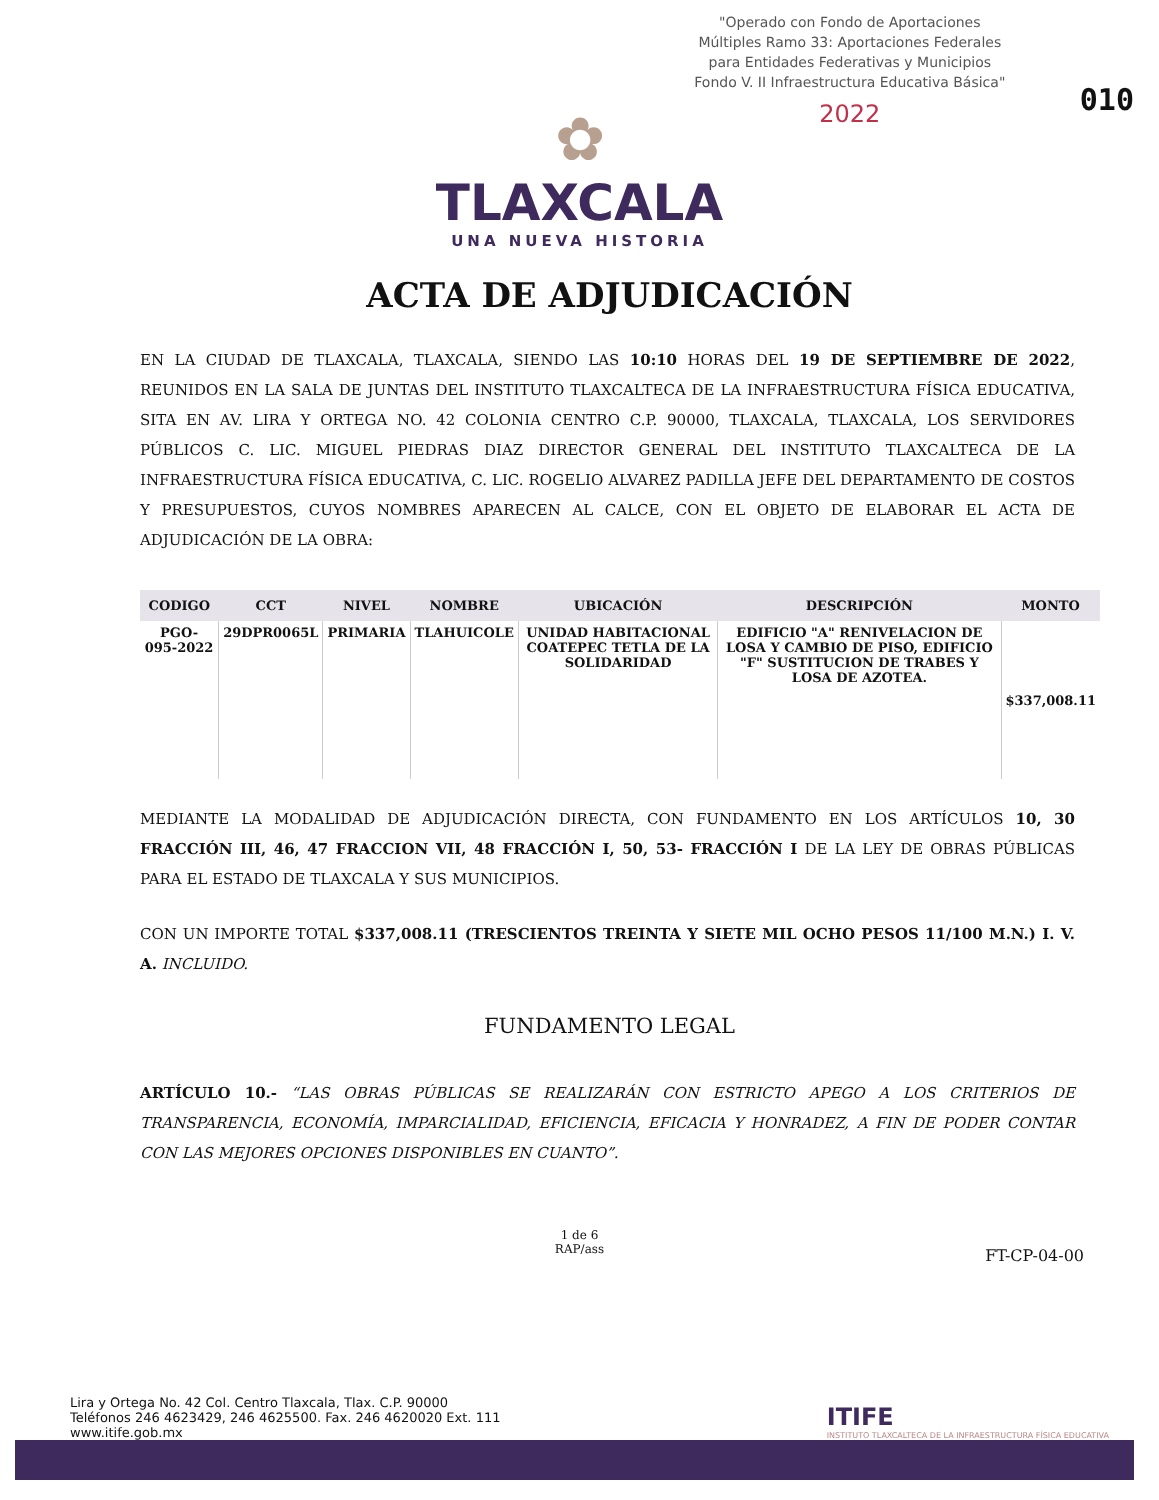"Operado con Fondo de Aportaciones Múltiples Ramo 33: Aportaciones Federales para Entidades Federativas y Municipios Fondo V. II Infraestructura Educativa Básica"
2022
010
✿
TLAXCALA
UNA NUEVA HISTORIA
ACTA DE ADJUDICACIÓN
EN LA CIUDAD DE TLAXCALA, TLAXCALA, SIENDO LAS 10:10 HORAS DEL 19 DE SEPTIEMBRE DE 2022, REUNIDOS EN LA SALA DE JUNTAS DEL INSTITUTO TLAXCALTECA DE LA INFRAESTRUCTURA FÍSICA EDUCATIVA, SITA EN AV. LIRA Y ORTEGA NO. 42 COLONIA CENTRO C.P. 90000, TLAXCALA, TLAXCALA, LOS SERVIDORES PÚBLICOS C. LIC. MIGUEL PIEDRAS DIAZ DIRECTOR GENERAL DEL INSTITUTO TLAXCALTECA DE LA INFRAESTRUCTURA FÍSICA EDUCATIVA, C. LIC. ROGELIO ALVAREZ PADILLA JEFE DEL DEPARTAMENTO DE COSTOS Y PRESUPUESTOS, CUYOS NOMBRES APARECEN AL CALCE, CON EL OBJETO DE ELABORAR EL ACTA DE ADJUDICACIÓN DE LA OBRA:
| CODIGO | CCT | NIVEL | NOMBRE | UBICACIÓN | DESCRIPCIÓN | MONTO |
| --- | --- | --- | --- | --- | --- | --- |
| PGO-095-2022 | 29DPR0065L | PRIMARIA | TLAHUICOLE | UNIDAD HABITACIONAL COATEPEC TETLA DE LA SOLIDARIDAD | EDIFICIO "A" RENIVELACION DE LOSA Y CAMBIO DE PISO, EDIFICIO "F" SUSTITUCION DE TRABES Y LOSA DE AZOTEA. | $337,008.11 |
MEDIANTE LA MODALIDAD DE ADJUDICACIÓN DIRECTA, CON FUNDAMENTO EN LOS ARTÍCULOS 10, 30 FRACCIÓN III, 46, 47 FRACCION VII, 48 FRACCIÓN I, 50, 53- FRACCIÓN I DE LA LEY DE OBRAS PÚBLICAS PARA EL ESTADO DE TLAXCALA Y SUS MUNICIPIOS.
CON UN IMPORTE TOTAL $337,008.11 (TRESCIENTOS TREINTA Y SIETE MIL OCHO PESOS 11/100 M.N.) I. V. A. INCLUIDO.
FUNDAMENTO LEGAL
ARTÍCULO 10.- “LAS OBRAS PÚBLICAS SE REALIZARÁN CON ESTRICTO APEGO A LOS CRITERIOS DE TRANSPARENCIA, ECONOMÍA, IMPARCIALIDAD, EFICIENCIA, EFICACIA Y HONRADEZ, A FIN DE PODER CONTAR CON LAS MEJORES OPCIONES DISPONIBLES EN CUANTO”.
1 de 6
RAP/ass
FT-CP-04-00
Lira y Ortega No. 42 Col. Centro Tlaxcala, Tlax. C.P. 90000
Teléfonos 246 4623429, 246 4625500. Fax. 246 4620020 Ext. 111
www.itife.gob.mx
ITIFE
INSTITUTO TLAXCALTECA DE LA INFRAESTRUCTURA FÍSICA EDUCATIVA